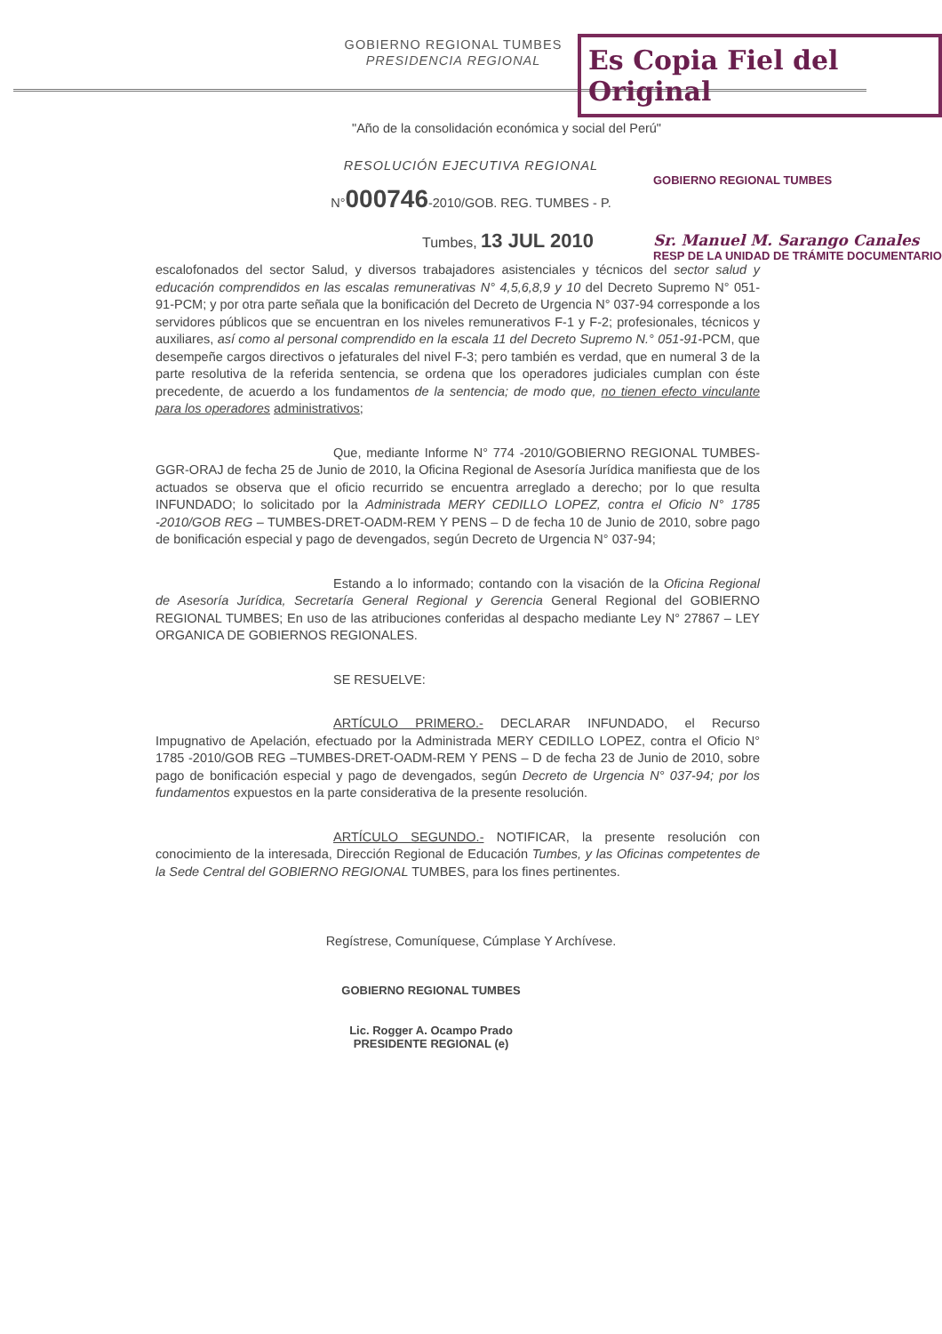Es Copia Fiel del Original
GOBIERNO REGIONAL TUMBES
PRESIDENCIA REGIONAL
"Año de la consolidación económica y social del Perú"
RESOLUCIÓN EJECUTIVA REGIONAL
N°000746-2010/GOB. REG. TUMBES - P.
Tumbes, 13 JUL 2010
GOBIERNO REGIONAL TUMBES
Sr. Manuel M. Sarango Canales
RESP DE LA UNIDAD DE TRÁMITE DOCUMENTARIO
escalofonados del sector Salud, y diversos trabajadores asistenciales y técnicos del sector salud y educación comprendidos en las escalas remunerativas N° 4,5,6,8,9 y 10 del Decreto Supremo N° 051-91-PCM; y por otra parte señala que la bonificación del Decreto de Urgencia N° 037-94 corresponde a los servidores públicos que se encuentran en los niveles remunerativos F-1 y F-2; profesionales, técnicos y auxiliares, así como al personal comprendido en la escala 11 del Decreto Supremo N.° 051-91-PCM, que desempeñe cargos directivos o jefaturales del nivel F-3; pero también es verdad, que en numeral 3 de la parte resolutiva de la referida sentencia, se ordena que los operadores judiciales cumplan con éste precedente, de acuerdo a los fundamentos de la sentencia; de modo que, no tienen efecto vinculante para los operadores administrativos;
Que, mediante Informe N° 774 -2010/GOBIERNO REGIONAL TUMBES-GGR-ORAJ de fecha 25 de Junio de 2010, la Oficina Regional de Asesoría Jurídica manifiesta que de los actuados se observa que el oficio recurrido se encuentra arreglado a derecho; por lo que resulta INFUNDADO; lo solicitado por la Administrada MERY CEDILLO LOPEZ, contra el Oficio N° 1785 -2010/GOB REG – TUMBES-DRET-OADM-REM Y PENS – D de fecha 10 de Junio de 2010, sobre pago de bonificación especial y pago de devengados, según Decreto de Urgencia N° 037-94;
Estando a lo informado; contando con la visación de la Oficina Regional de Asesoría Jurídica, Secretaría General Regional y Gerencia General Regional del GOBIERNO REGIONAL TUMBES; En uso de las atribuciones conferidas al despacho mediante Ley N° 27867 – LEY ORGANICA DE GOBIERNOS REGIONALES.
SE RESUELVE:
ARTÍCULO PRIMERO.- DECLARAR INFUNDADO, el Recurso Impugnativo de Apelación, efectuado por la Administrada MERY CEDILLO LOPEZ, contra el Oficio N° 1785 -2010/GOB REG –TUMBES-DRET-OADM-REM Y PENS – D de fecha 23 de Junio de 2010, sobre pago de bonificación especial y pago de devengados, según Decreto de Urgencia N° 037-94; por los fundamentos expuestos en la parte considerativa de la presente resolución.
ARTÍCULO SEGUNDO.- NOTIFICAR, la presente resolución con conocimiento de la interesada, Dirección Regional de Educación Tumbes, y las Oficinas competentes de la Sede Central del GOBIERNO REGIONAL TUMBES, para los fines pertinentes.
Regístrese, Comuníquese, Cúmplase Y Archívese.
GOBIERNO REGIONAL TUMBES
Lic. Rogger A. Ocampo Prado
PRESIDENTE REGIONAL (e)